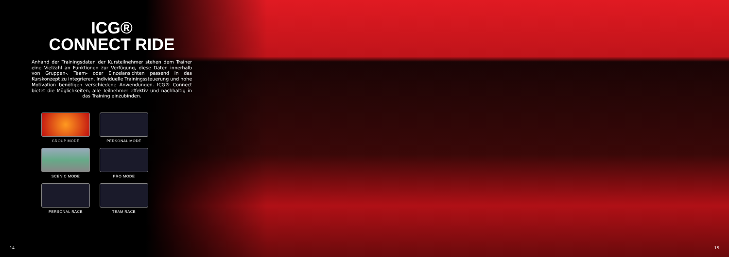ICG®
CONNECT RIDE
Anhand der Trainingsdaten der Kursteilnehmer stehen dem Trainer eine Vielzahl an Funktionen zur Verfügung, diese Daten innerhalb von Gruppen-, Team- oder Einzelansichten passend in das Kurskonzept zu integrieren. Individuelle Trainingssteuerung und hohe Motivation benötigen verschiedene Anwendungen. ICG® Connect bietet die Möglichkeiten, alle Teilnehmer effektiv und nachhaltig in das Training einzubinden.
GROUP MODE
PERSONAL MODE
SCENIC MODE
PRO MODE
PERSONAL RACE
TEAM RACE
14 15